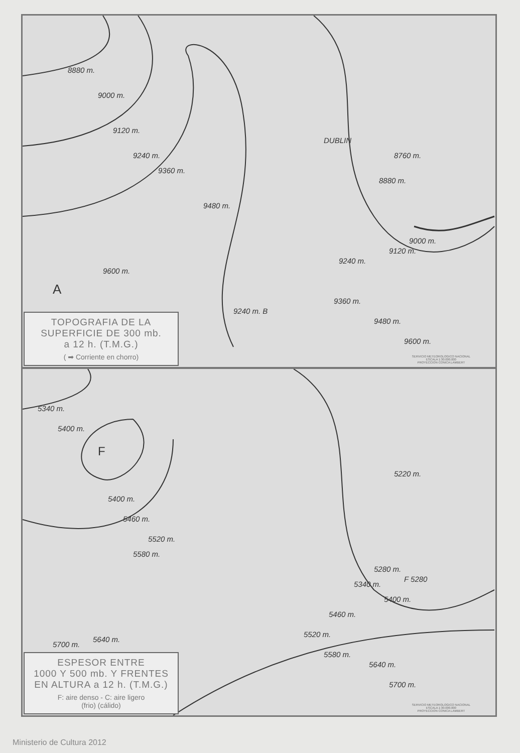8880 m.
9000 m.
9120 m.
9240 m.
9360 m.
9480 m.
9600 m.
DUBLIN
8760 m.
8880 m.
9000 m.
9120 m.
9240 m.
9360 m.
9480 m.
9600 m.
A
9240 m. B
TOPOGRAFIA DE LA
SUPERFICIE DE 300 mb.
a 12 h. (T.M.G.)
( ➡ Corriente en chorro)
SERVICIO METEOROLOGICO NACIONAL
ESCALA 1:30.000.000
PROYECCION CONICA LAMBERT
5340 m.
5400 m.
F
5400 m.
5460 m.
5520 m.
5580 m.
5700 m.
5640 m.
5220 m.
5280 m.
5340 m.
F 5280
5400 m.
5460 m.
5520 m.
5580 m.
5640 m.
5700 m.
ESPESOR ENTRE
1000 Y 500 mb. Y FRENTES
EN ALTURA a 12 h. (T.M.G.)
F: aire denso - C: aire ligero
(frio) (cálido)
SERVICIO METEOROLOGICO NACIONAL
ESCALA 1:30.000.000
PROYECCION CONICA LAMBERT
Ministerio de Cultura 2012